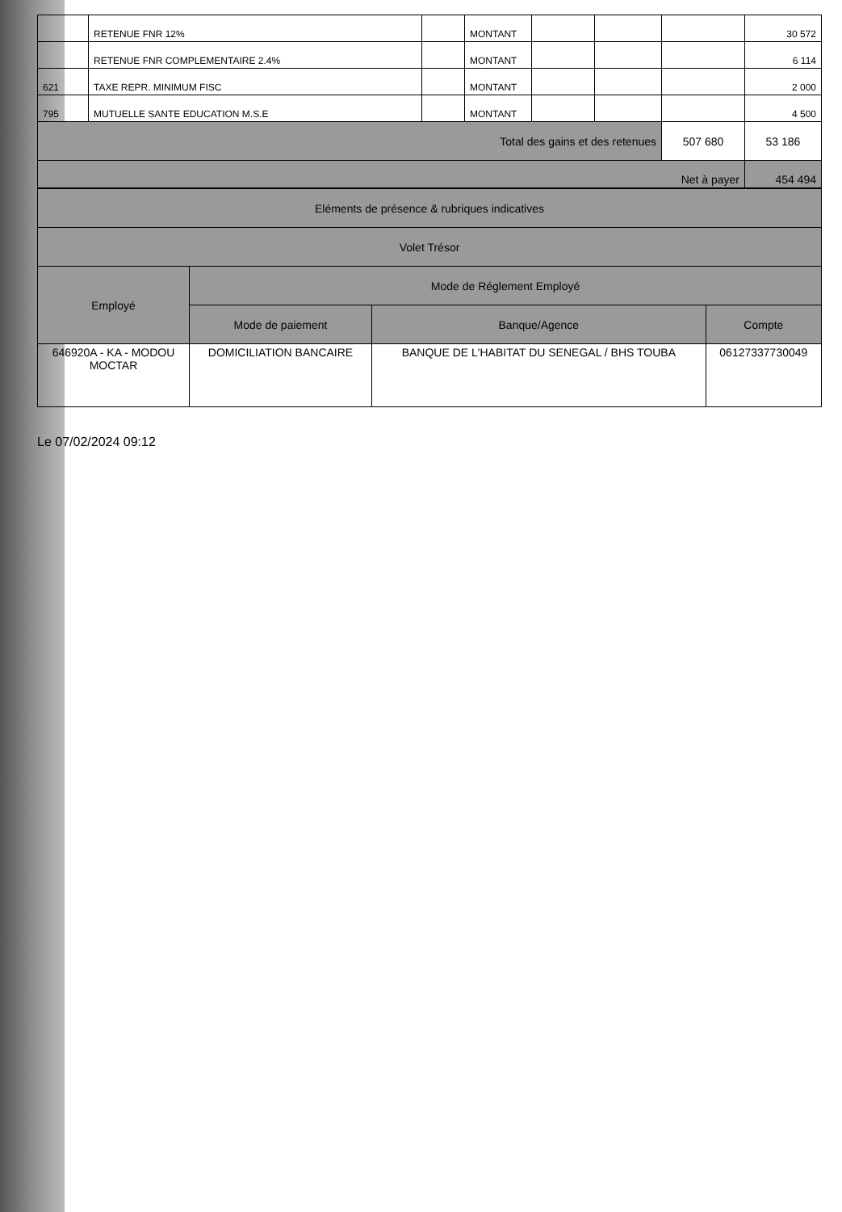| | RETENUE FNR 12% | | MONTANT | | | | 30 572 |
| | RETENUE FNR COMPLEMENTAIRE 2.4% | | MONTANT | | | | 6 114 |
| 621 | TAXE REPR. MINIMUM FISC | | MONTANT | | | | 2 000 |
| 795 | MUTUELLE SANTE EDUCATION M.S.E | | MONTANT | | | | 4 500 |
| Total des gains et des retenues | | | | | | 507 680 | 53 186 |
| Net à payer | | | | | | | 454 494 |
| Eléments de présence & rubriques indicatives | | | |
| Volet Trésor | | | |
| Employé | Mode de Réglement Employé | | |
| | Mode de paiement | Banque/Agence | Compte |
| 646920A - KA - MODOU MOCTAR | DOMICILIATION BANCAIRE | BANQUE DE L'HABITAT DU SENEGAL / BHS TOUBA | 06127337730049 |
Le 07/02/2024 09:12